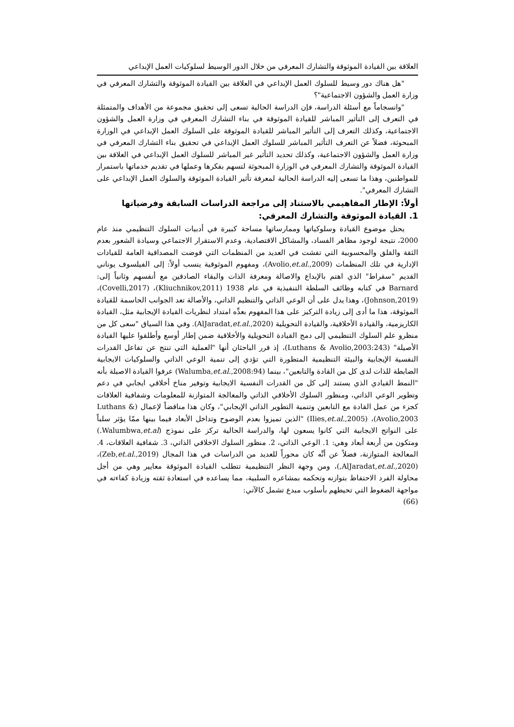العلاقة بين القيادة الموثوقة والتشارك المعرفي من خلال الدور الوسيط لسلوكيات العمل الإبداعي
"هل هناك دور وسيط للسلوك العمل الإبداعي في العلاقة بين القيادة الموثوقة والتشارك المعرفي في وزارة العمل والشؤون الاجتماعية"؟
"وانسجاماً مع أسئلة الدراسة، فإن الدراسة الحالية تسعى إلى تحقيق مجموعة من الأهداف والمتمثلة في التعرف إلى التأثير المباشر للقيادة الموثوقة في بناء التشارك المعرفي في وزارة العمل والشؤون الاجتماعية، وكذلك التعرف إلى التأثير المباشر للقيادة الموثوقة على السلوك العمل الإبداعي في الوزارة المبحوثة، فضلاً عن التعرف التأثير المباشر للسلوك العمل الإبداعي في تحقيق بناء التشارك المعرفي في وزارة العمل والشؤون الاجتماعية، وكذلك تحديد التأثير غير المباشر للسلوك العمل الإبداعي في العلاقة بين القيادة الموثوقة والتشارك المعرفي في الوزارة المبحوثة لتسهم بفكرها وعملها في تقديم خدماتها باستمرار للمواطنين، وهذا ما تسعى إليه الدراسة الحالية لمعرفة تأثير القيادة الموثوقة والسلوك العمل الإبداعي على التشارك المعرفي".
أولاً: الإطار المفاهيمي بالاستناد إلى مراجعة الدراسات السابقة وفرضياتها
1. القيادة الموثوقة والتشارك المعرفي:
يحتل موضوع القيادة وسلوكياتها وممارساتها مساحة كبيرة في أدبيات السلوك التنظيمي منذ عام 2000، نتيجة لوجود مظاهر الفساد، والمشاكل الاقتصادية، وعدم الاستقرار الاجتماعي وسيادة الشعور بعدم الثقة والقلق والمحسوبية التي تفشت في العديد من المنظمات التي قوضت المصداقية العامة للقيادات الإدارية في تلك المنظمات (Avolio,et.al.,2009)، ومفهوم الموثوقية ينسب أولاً: إلى الفيلسوف يوناني القديم "سقراط" الذي اهتم بالإبداع والاصالة ومعرفة الذات والبقاء الصادقين مع أنفسهم وثانياً إلى: Barnard في كتابه وظائف السلطة التنفيذية في عام 1938 (Kliuchnikov,2011)، (Covelli,2017)، (Johnson,2019)، وهذا يدل على أن الوعي الذاتي والتنظيم الذاتي، والأصالة تعد الجوانب الحاسمة للقيادة الموثوقة، هذا ما أدى إلى زيادة التركيز على هذا المفهوم بعدِّه امتداد لنظريات القيادة الإيجابية مثل، القيادة الكاريزمية، والقيادة الأخلاقية، والقيادة التحويلية (AlJaradat,et.al.,2020). وفي هذا السياق "سعى كل من منظرو علم السلوك التنظيمي إلى دمج القيادة التحويلية والأخلاقية ضمن إطار أوسع وأطلقوا عليها القيادة الأصيلة" (Luthans & Avolio,2003:243)، إذ قرر الباحثان أنها "العملية التي تنتج عن تفاعل القدرات النفسية الإيجابية والبيئة التنظيمية المتطورة التي تؤدي إلى تنمية الوعي الذاتي والسلوكيات الايجابية الضابطة للذات لدى كل من القادة والتابعين"، بينما (Walumba,et.al.,2008:94) عرفوا القيادة الاصيلة بأنه "النمط القيادي الذي يستند إلى كل من القدرات النفسية الايجابية وتوفير مناخ أخلاقي ايجابي في دعم وتطوير الوعي الذاتي، ومنظور السلوك الأخلاقي الذاتي والمعالجة المتوازنة للمعلومات وشفافية العلاقات كجزء من عمل القادة مع التابعين وتنمية التطوير الذاتي الإيجابي"، وكان هذا مناقضاً لإعمال (Luthans & Avolio,2003)، (Ilies,et.al.,2005) "الذين تميزوا بعدم الوضوح وتداخل الأبعاد فيما بينها ممّا يؤثر سلباً على النواتج الايجابية التي كانوا يسعون لها، والدراسة الحالية تركز على نموذج (Walumbwa,et.al.) ومتكون من أربعة أبعاد وهي: 1. الوعي الذاتي، 2. منظور السلوك الاخلاقي الذاتي، 3. شفافية العلاقات، 4. المعالجة المتوازنة، فضلاً عن أنَّه كان محوراً للعديد من الدراسات في هذا المجال (Zeb,et.al.,2019)، (AlJaradat,et.al.,2020,)، ومن وجهة النظر التنظيمية تتطلب القيادة الموثوقة معايير وهي من أجل محاولة الفرد الاحتفاظ بتوازنه وتحكمه بمشاعره السلبية، مما يساعده في استعادة ثقته وزيادة كفاءته في مواجهة الضغوط التي تحيطهم بأسلوب مبدع تشمل كالآتي:
(66)